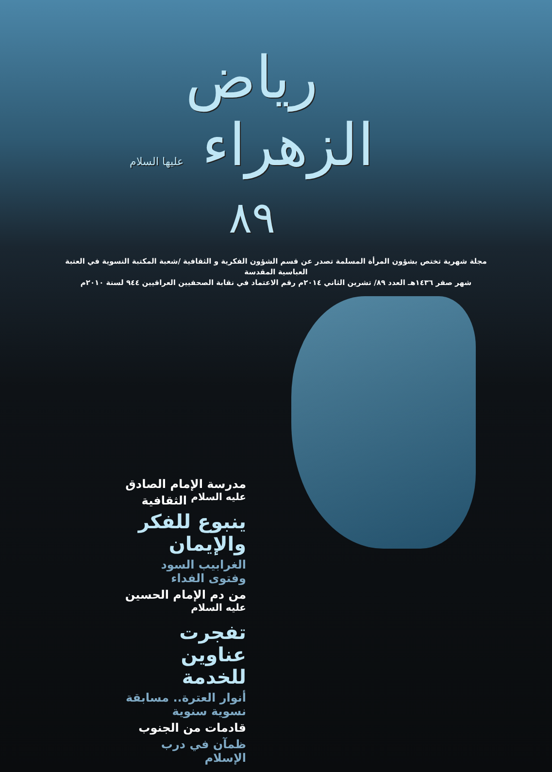رياض الزهراء عليها السلام ٨٩
مجلة شهرية تختص بشؤون المرأة المسلمة تصدر عن قسم الشؤون الفكرية و الثقافية /شعبة المكتبة النسوية في العتبة العباسية المقدسة
شهر صفر ١٤٣٦هـ العدد ٨٩/ تشرين الثاني ٢٠١٤م رقم الاعتماد في نقابة الصحفيين العراقيين ٩٤٤ لسنة ٢٠١٠م
مدرسة الإمام الصادق <sup>عليه السلام</sup> الثقافية
ينبوع للفكر والإيمان
الغرابيب السود وفتوى الفداء
من دم الإمام الحسين <sup>عليه السلام</sup>
تفجرت عناوين للخدمة
أنوار العترة.. مسابقة نسوية سنوية
قادمات من الجنوب
ظمآن في درب الإسلام